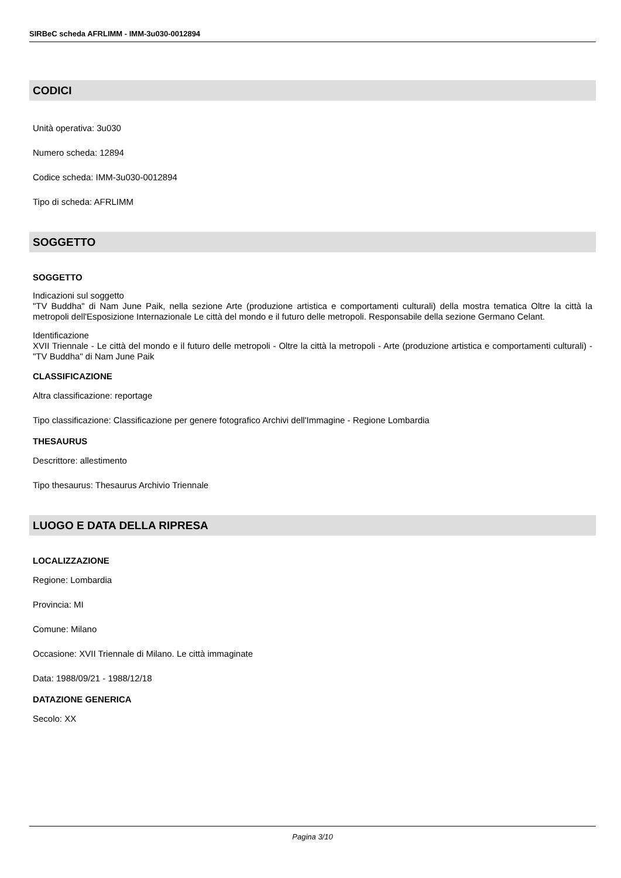SIRBeC scheda AFRLIMM - IMM-3u030-0012894
CODICI
Unità operativa: 3u030
Numero scheda: 12894
Codice scheda: IMM-3u030-0012894
Tipo di scheda: AFRLIMM
SOGGETTO
SOGGETTO
Indicazioni sul soggetto
"TV Buddha" di Nam June Paik, nella sezione Arte (produzione artistica e comportamenti culturali) della mostra tematica Oltre la città la metropoli dell'Esposizione Internazionale Le città del mondo e il futuro delle metropoli. Responsabile della sezione Germano Celant.
Identificazione
XVII Triennale - Le città del mondo e il futuro delle metropoli - Oltre la città la metropoli - Arte (produzione artistica e comportamenti culturali) - "TV Buddha" di Nam June Paik
CLASSIFICAZIONE
Altra classificazione: reportage
Tipo classificazione: Classificazione per genere fotografico Archivi dell'Immagine - Regione Lombardia
THESAURUS
Descrittore: allestimento
Tipo thesaurus: Thesaurus Archivio Triennale
LUOGO E DATA DELLA RIPRESA
LOCALIZZAZIONE
Regione: Lombardia
Provincia: MI
Comune: Milano
Occasione: XVII Triennale di Milano. Le città immaginate
Data: 1988/09/21 - 1988/12/18
DATAZIONE GENERICA
Secolo: XX
Pagina 3/10